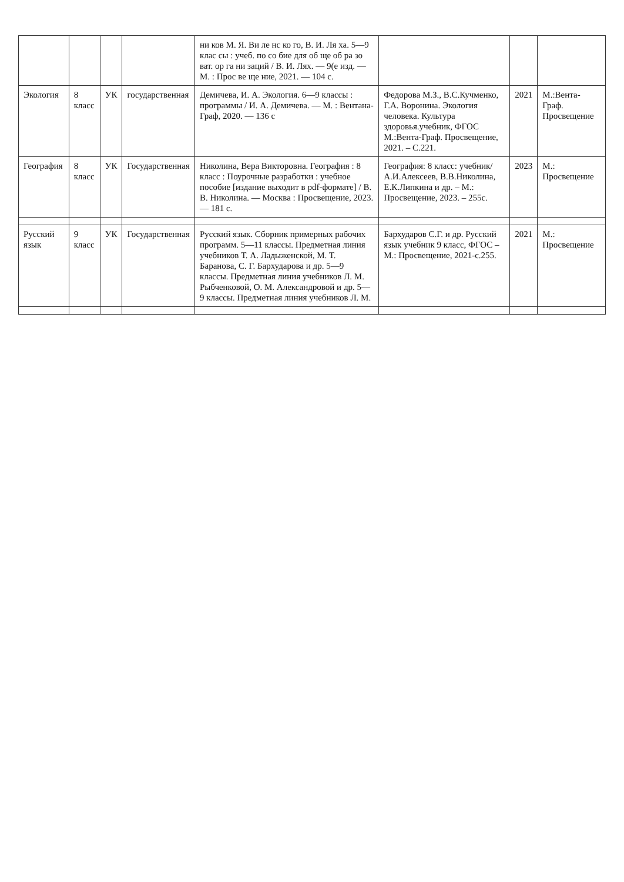| | | | | ни ков М. Я. Ви ле нс ко го, В. И. Ля ха. 5—9 клас сы : учеб. по со бие для об ще об ра зо ват. ор га ни заций / В. И. Лях. — 9(е изд. — М. : Прос ве ще ние, 2021. — 104 с. | | | |
| Экология | 8 класс | УК | государственная | Демичева, И. А. Экология. 6—9 классы : программы / И. А. Демичева. — М. : Вентана-Граф, 2020. — 136 с | Федорова М.З., В.С.Кучменко, Г.А. Воронина. Экология человека. Культура здоровья.учебник, ФГОС М.:Вента-Граф. Просвещение, 2021. – С.221. | 2021 | М.:Вента-Граф. Просвещение |
| География | 8 класс | УК | Государственная | Николина, Вера Викторовна. География : 8 класс : Поурочные разработки : учебное пособие [издание выходит в pdf-формате] / В. В. Николина. — Москва : Просвещение, 2023. — 181 с. | География: 8 класс: учебник/ А.И.Алексеев, В.В.Николина, Е.К.Липкина и др. – М.: Просвещение, 2023. – 255с. | 2023 | М.: Просвещение |
| Русский язык | 9 класс | УК | Государственная | Русский язык. Сборник примерных рабочих программ. 5—11 классы. Предметная линия учебников Т. А. Ладыженской, М. Т. Баранова, С. Г. Бархударова и др. 5—9 классы. Предметная линия учебников Л. М. Рыбченковой, О. М. Александровой и др. 5—9 классы. Предметная линия учебников Л. М. | Бархударов С.Г. и др. Русский язык учебник 9 класс, ФГОС – М.: Просвещение, 2021-с.255. | 2021 | М.: Просвещение |